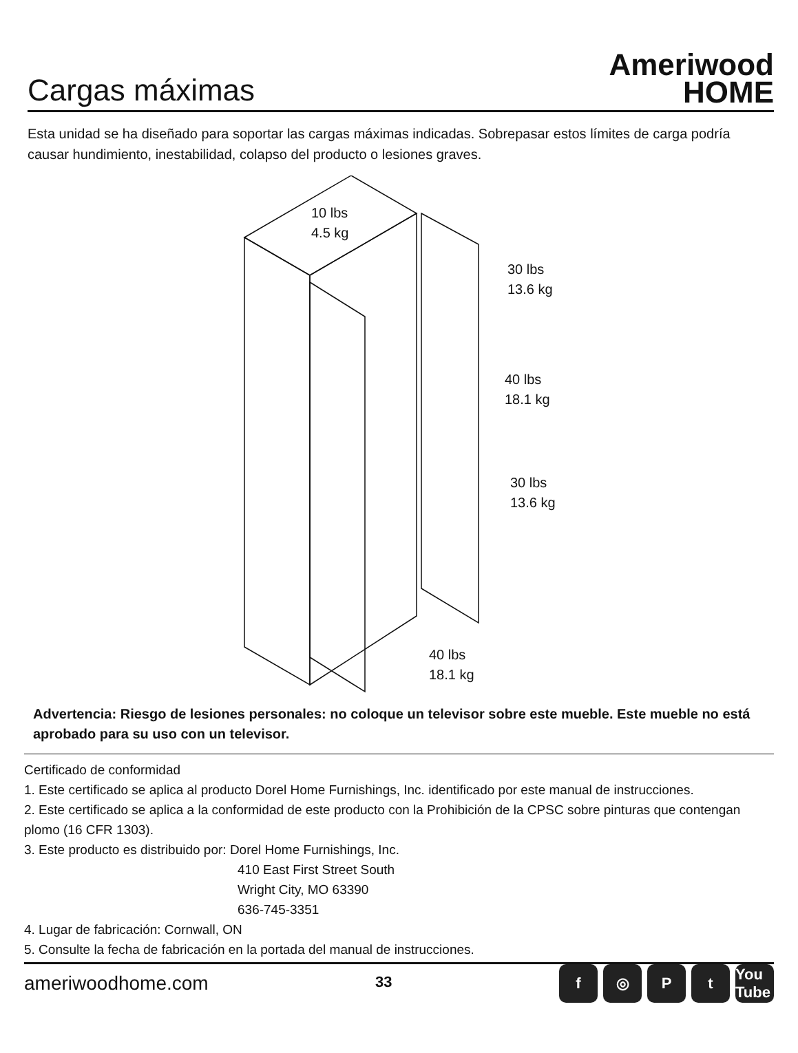Cargas máximas
Ameriwood
HOME
Esta unidad se ha diseñado para soportar las cargas máximas indicadas. Sobrepasar estos límites de carga podría causar hundimiento, inestabilidad, colapso del producto o lesiones graves.
10 lbs
4.5 kg
30 lbs
13.6 kg
40 lbs
18.1 kg
30 lbs
13.6 kg
40 lbs
18.1 kg
Advertencia: Riesgo de lesiones personales: no coloque un televisor sobre este mueble. Este mueble no está aprobado para su uso con un televisor.
Certificado de conformidad
1. Este certificado se aplica al producto Dorel Home Furnishings, Inc. identificado por este manual de instrucciones.
2. Este certificado se aplica a la conformidad de este producto con la Prohibición de la CPSC sobre pinturas que contengan plomo (16 CFR 1303).
3. Este producto es distribuido por: Dorel Home Furnishings, Inc.
410 East First Street South
Wright City, MO 63390
636-745-3351
4. Lugar de fabricación: Cornwall, ON
5. Consulte la fecha de fabricación en la portada del manual de instrucciones.
ameriwoodhome.com 33
f ◎ Pt You Tube